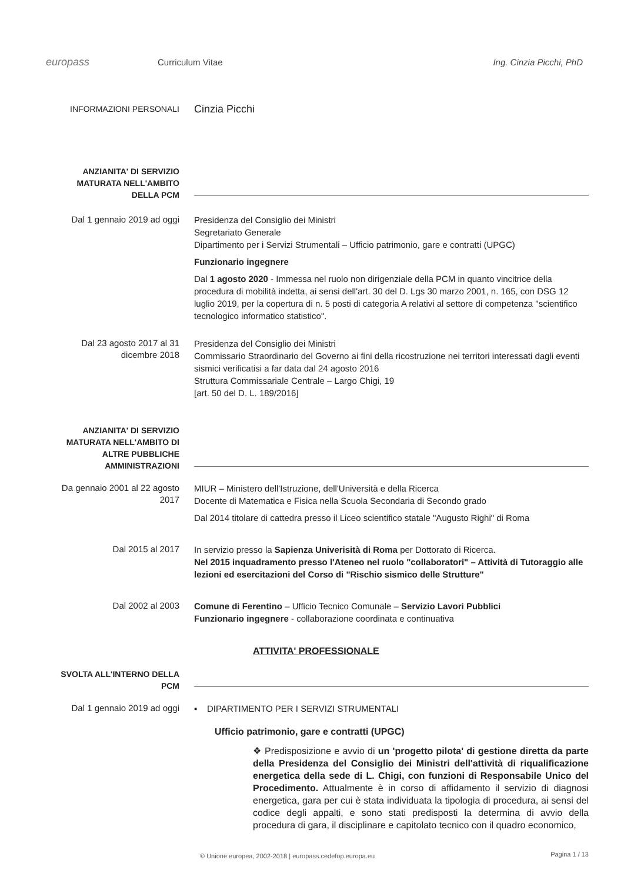europass
Curriculum Vitae Ing. Cinzia Picchi, PhD
INFORMAZIONI PERSONALI
Cinzia Picchi
ANZIANITA' DI SERVIZIO MATURATA NELL'AMBITO DELLA PCM
Dal 1 gennaio 2019 ad oggi
Presidenza del Consiglio dei Ministri
Segretariato Generale
Dipartimento per i Servizi Strumentali – Ufficio patrimonio, gare e contratti (UPGC)
Funzionario ingegnere
Dal 1 agosto 2020 - Immessa nel ruolo non dirigenziale della PCM in quanto vincitrice della procedura di mobilità indetta, ai sensi dell'art. 30 del D. Lgs 30 marzo 2001, n. 165, con DSG 12 luglio 2019, per la copertura di n. 5 posti di categoria A relativi al settore di competenza "scientifico tecnologico informatico statistico".
Dal 23 agosto 2017 al 31 dicembre 2018
Presidenza del Consiglio dei Ministri
Commissario Straordinario del Governo ai fini della ricostruzione nei territori interessati dagli eventi sismici verificatisi a far data dal 24 agosto 2016
Struttura Commissariale Centrale – Largo Chigi, 19
[art. 50 del D. L. 189/2016]
ANZIANITA' DI SERVIZIO MATURATA NELL'AMBITO DI ALTRE PUBBLICHE AMMINISTRAZIONI
Da gennaio 2001 al 22 agosto 2017
MIUR – Ministero dell'Istruzione, dell'Università e della Ricerca
Docente di Matematica e Fisica nella Scuola Secondaria di Secondo grado
Dal 2014 titolare di cattedra presso il Liceo scientifico statale "Augusto Righi" di Roma
Dal 2015 al 2017
In servizio presso la Sapienza Univerisità di Roma per Dottorato di Ricerca.
Nel 2015 inquadramento presso l'Ateneo nel ruolo "collaboratori" – Attività di Tutoraggio alle lezioni ed esercitazioni del Corso di "Rischio sismico delle Strutture"
Dal 2002 al 2003
Comune di Ferentino – Ufficio Tecnico Comunale – Servizio Lavori Pubblici
Funzionario ingegnere - collaborazione coordinata e continuativa
ATTIVITA' PROFESSIONALE
SVOLTA ALL'INTERNO DELLA PCM
Dal 1 gennaio 2019 ad oggi
▪ DIPARTIMENTO PER I SERVIZI STRUMENTALI
Ufficio patrimonio, gare e contratti (UPGC)
❖ Predisposizione e avvio di un 'progetto pilota' di gestione diretta da parte della Presidenza del Consiglio dei Ministri dell'attività di riqualificazione energetica della sede di L. Chigi, con funzioni di Responsabile Unico del Procedimento. Attualmente è in corso di affidamento il servizio di diagnosi energetica, gara per cui è stata individuata la tipologia di procedura, ai sensi del codice degli appalti, e sono stati predisposti la determina di avvio della procedura di gara, il disciplinare e capitolato tecnico con il quadro economico,
© Unione europea, 2002-2018 | europass.cedefop.europa.eu
Pagina 1 / 13